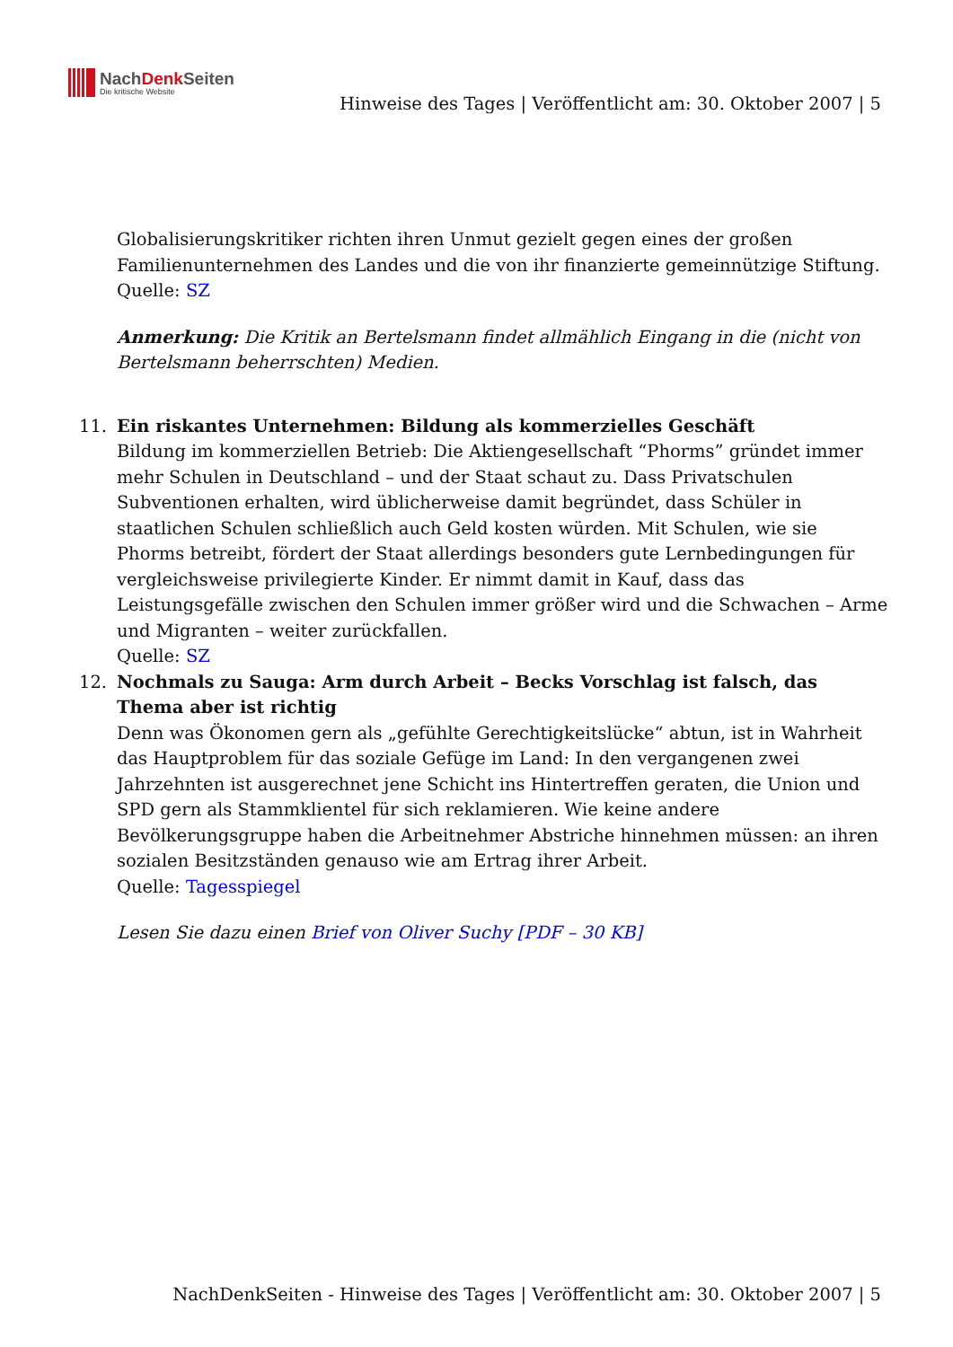NachDenk Seiten
Die kritische Website
Hinweise des Tages | Veröffentlicht am: 30. Oktober 2007 | 5
Globalisierungskritiker richten ihren Unmut gezielt gegen eines der großen Familienunternehmen des Landes und die von ihr finanzierte gemeinnützige Stiftung.
Quelle: SZ
Anmerkung: Die Kritik an Bertelsmann findet allmählich Eingang in die (nicht von Bertelsmann beherrschten) Medien.
11. Ein riskantes Unternehmen: Bildung als kommerzielles Geschäft
Bildung im kommerziellen Betrieb: Die Aktiengesellschaft “Phorms” gründet immer mehr Schulen in Deutschland – und der Staat schaut zu. Dass Privatschulen Subventionen erhalten, wird üblicherweise damit begründet, dass Schüler in staatlichen Schulen schließlich auch Geld kosten würden. Mit Schulen, wie sie Phorms betreibt, fördert der Staat allerdings besonders gute Lernbedingungen für vergleichsweise privilegierte Kinder. Er nimmt damit in Kauf, dass das Leistungsgefälle zwischen den Schulen immer größer wird und die Schwachen – Arme und Migranten – weiter zurückfallen.
Quelle: SZ
12. Nochmals zu Sauga: Arm durch Arbeit – Becks Vorschlag ist falsch, das Thema aber ist richtig
Denn was Ökonomen gern als „gefühlte Gerechtigkeitslücke“ abtun, ist in Wahrheit das Hauptproblem für das soziale Gefüge im Land: In den vergangenen zwei Jahrzehnten ist ausgerechnet jene Schicht ins Hintertreffen geraten, die Union und SPD gern als Stammklientel für sich reklamieren. Wie keine andere Bevölkerungsgruppe haben die Arbeitnehmer Abstriche hinnehmen müssen: an ihren sozialen Besitzständen genauso wie am Ertrag ihrer Arbeit.
Quelle: Tagesspiegel
Lesen Sie dazu einen Brief von Oliver Suchy [PDF – 30 KB]
NachDenkSeiten - Hinweise des Tages | Veröffentlicht am: 30. Oktober 2007 | 5